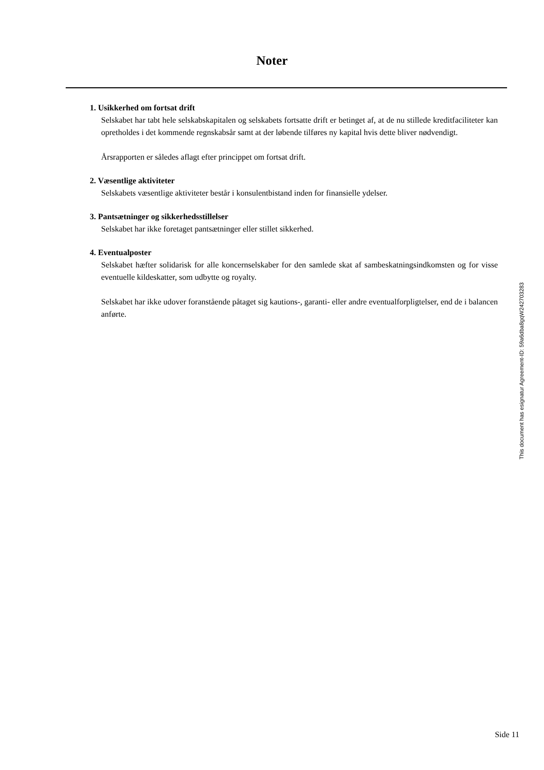Noter
1. Usikkerhed om fortsat drift
Selskabet har tabt hele selskabskapitalen og selskabets fortsatte drift er betinget af, at de nu stillede kreditfaciliteter kan opretholdes i det kommende regnskabsår samt at der løbende tilføres ny kapital hvis dette bliver nødvendigt.
Årsrapporten er således aflagt efter princippet om fortsat drift.
2. Væsentlige aktiviteter
Selskabets væsentlige aktiviteter består i konsulentbistand inden for finansielle ydelser.
3. Pantsætninger og sikkerhedsstillelser
Selskabet har ikke foretaget pantsætninger eller stillet sikkerhed.
4. Eventualposter
Selskabet hæfter solidarisk for alle koncernselskaber for den samlede skat af sambeskatningsindkomsten og for visse eventuelle kildeskatter, som udbytte og royalty.
Selskabet har ikke udover foranstående påtaget sig kautions-, garanti- eller andre eventualforpligtelser, end de i balancen anførte.
This document has esignatur Agreement-ID: 59a6dba8gqW242703283
Side 11